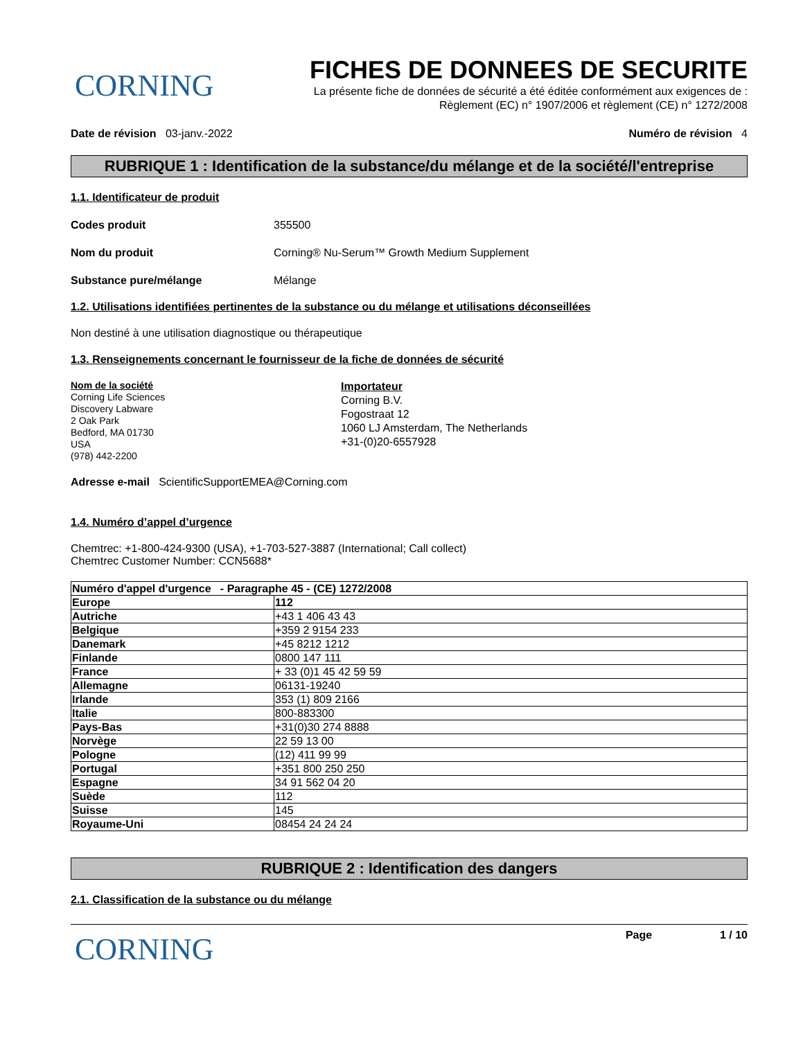CORNING
FICHES DE DONNEES DE SECURITE
La présente fiche de données de sécurité a été éditée conformément aux exigences de :
Règlement (EC) n° 1907/2006 et règlement (CE) n° 1272/2008
Date de révision 03-janv.-2022 Numéro de révision 4
RUBRIQUE 1 : Identification de la substance/du mélange et de la société/l'entreprise
1.1. Identificateur de produit
Codes produit 355500
Nom du produit Corning® Nu-Serum™ Growth Medium Supplement
Substance pure/mélange Mélange
1.2. Utilisations identifiées pertinentes de la substance ou du mélange et utilisations déconseillées
Non destiné à une utilisation diagnostique ou thérapeutique
1.3. Renseignements concernant le fournisseur de la fiche de données de sécurité
Nom de la société
Corning Life Sciences
Discovery Labware
2 Oak Park
Bedford, MA 01730
USA
(978) 442-2200
Importateur
Corning B.V.
Fogostraat 12
1060 LJ Amsterdam, The Netherlands
+31-(0)20-6557928
Adresse e-mail ScientificSupportEMEA@Corning.com
1.4. Numéro d’appel d’urgence
Chemtrec: +1-800-424-9300 (USA), +1-703-527-3887 (International; Call collect)
Chemtrec Customer Number: CCN5688*
| Numéro d'appel d'urgence - Paragraphe 45 - (CE) 1272/2008 | |
| --- | --- |
| Europe | 112 |
| Autriche | +43 1 406 43 43 |
| Belgique | +359 2 9154 233 |
| Danemark | +45 8212 1212 |
| Finlande | 0800 147 111 |
| France | + 33 (0)1 45 42 59 59 |
| Allemagne | 06131-19240 |
| Irlande | 353 (1) 809 2166 |
| Italie | 800-883300 |
| Pays-Bas | +31(0)30 274 8888 |
| Norvège | 22 59 13 00 |
| Pologne | (12) 411 99 99 |
| Portugal | +351 800 250 250 |
| Espagne | 34 91 562 04 20 |
| Suède | 112 |
| Suisse | 145 |
| Royaume-Uni | 08454 24 24 24 |
RUBRIQUE 2 : Identification des dangers
2.1. Classification de la substance ou du mélange
CORNING
Page 1 / 10